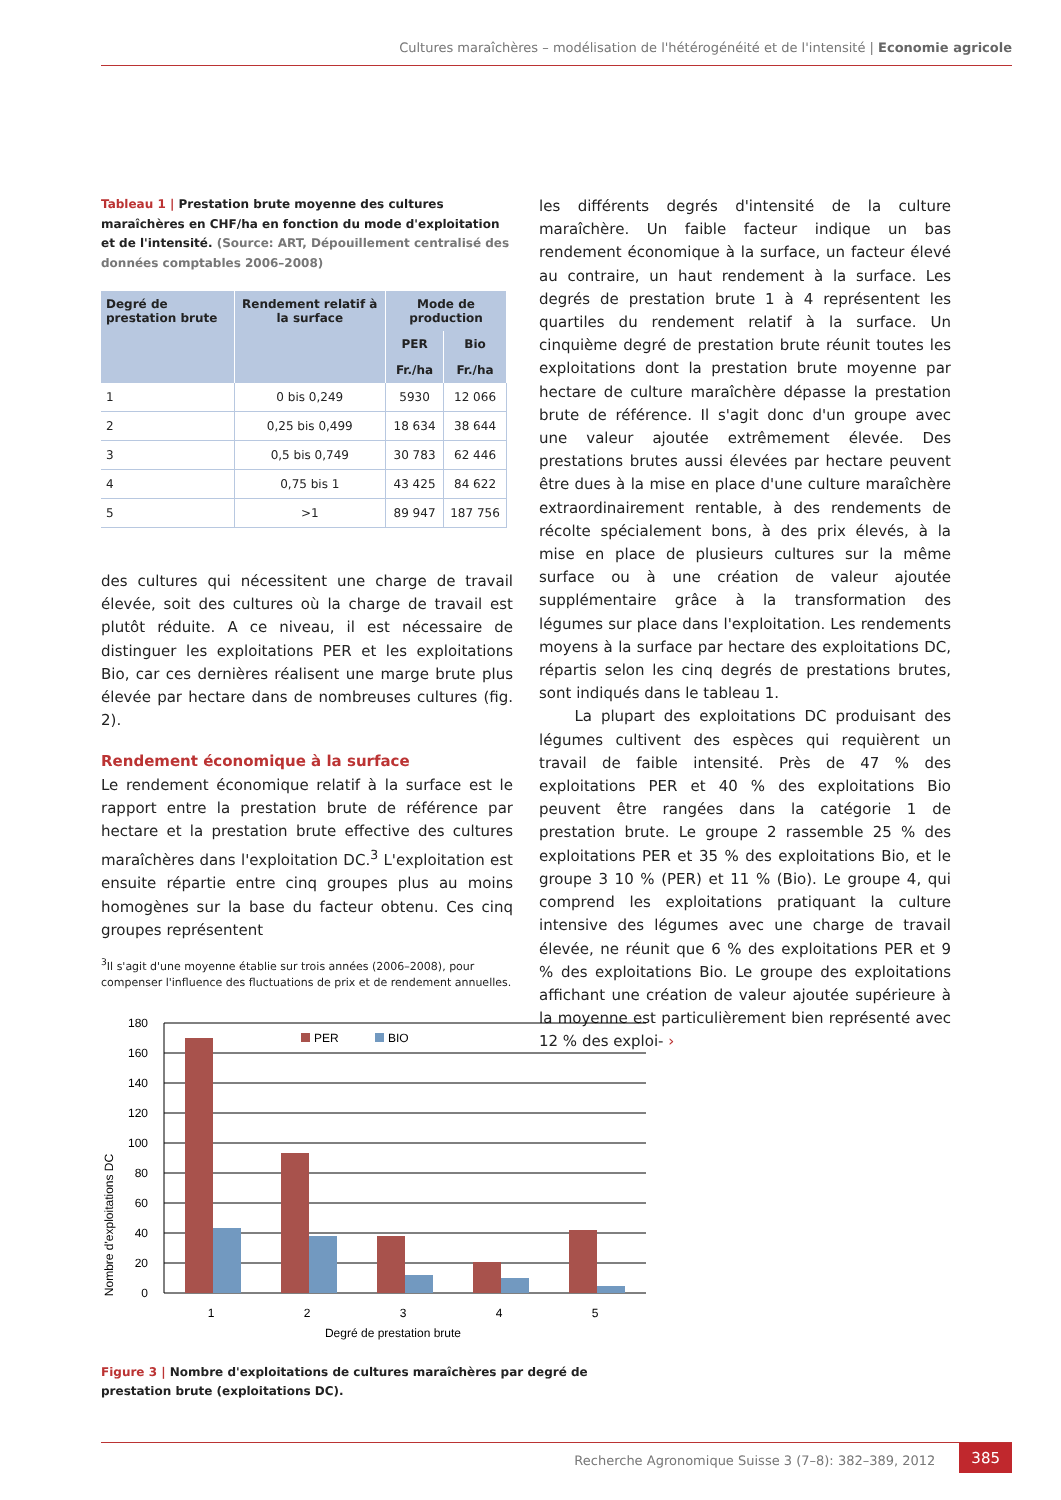Cultures maraîchères – modélisation de l'hétérogénéité et de l'intensité | Economie agricole
Tableau 1 | Prestation brute moyenne des cultures maraîchères en CHF/ha en fonction du mode d'exploitation et de l'intensité. (Source: ART, Dépouillement centralisé des données comptables 2006–2008)
| Degré de prestation brute | Rendement relatif à la surface | Mode de production | |
| --- | --- | --- | --- |
| | | PER | Bio |
| | | Fr./ha | Fr./ha |
| 1 | 0 bis 0,249 | 5930 | 12 066 |
| 2 | 0,25 bis 0,499 | 18 634 | 38 644 |
| 3 | 0,5 bis 0,749 | 30 783 | 62 446 |
| 4 | 0,75 bis 1 | 43 425 | 84 622 |
| 5 | >1 | 89 947 | 187 756 |
des cultures qui nécessitent une charge de travail élevée, soit des cultures où la charge de travail est plutôt réduite. A ce niveau, il est nécessaire de distinguer les exploitations PER et les exploitations Bio, car ces dernières réalisent une marge brute plus élevée par hectare dans de nombreuses cultures (fig. 2).
Rendement économique à la surface
Le rendement économique relatif à la surface est le rapport entre la prestation brute de référence par hectare et la prestation brute effective des cultures maraîchères dans l'exploitation DC.<sup>3</sup> L'exploitation est ensuite répartie entre cinq groupes plus au moins homogènes sur la base du facteur obtenu. Ces cinq groupes représentent
<sup>3</sup> Il s'agit d'une moyenne établie sur trois années (2006–2008), pour compenser l'influence des fluctuations de prix et de rendement annuelles.
les différents degrés d'intensité de la culture maraîchère. Un faible facteur indique un bas rendement économique à la surface, un facteur élevé au contraire, un haut rendement à la surface. Les degrés de prestation brute 1 à 4 représentent les quartiles du rendement relatif à la surface. Un cinquième degré de prestation brute réunit toutes les exploitations dont la prestation brute moyenne par hectare de culture maraîchère dépasse la prestation brute de référence. Il s'agit donc d'un groupe avec une valeur ajoutée extrêmement élevée. Des prestations brutes aussi élevées par hectare peuvent être dues à la mise en place d'une culture maraîchère extraordinairement rentable, à des rendements de récolte spécialement bons, à des prix élevés, à la mise en place de plusieurs cultures sur la même surface ou à une création de valeur ajoutée supplémentaire grâce à la transformation des légumes sur place dans l'exploitation. Les rendements moyens à la surface par hectare des exploitations DC, répartis selon les cinq degrés de prestations brutes, sont indiqués dans le tableau 1.
La plupart des exploitations DC produisant des légumes cultivent des espèces qui requièrent un travail de faible intensité. Près de 47 % des exploitations PER et 40 % des exploitations Bio peuvent être rangées dans la catégorie 1 de prestation brute. Le groupe 2 rassemble 25 % des exploitations PER et 35 % des exploitations Bio, et le groupe 3 10 % (PER) et 11 % (Bio). Le groupe 4, qui comprend les exploitations pratiquant la culture intensive des légumes avec une charge de travail élevée, ne réunit que 6 % des exploitations PER et 9 % des exploitations Bio. Le groupe des exploitations affichant une création de valeur ajoutée supérieure à la moyenne est particulièrement bien représenté avec 12 % des exploi- ›
Nombre d'exploitations DC
180
160
140
120
100
80
60
40
20
0
PER
BIO
1
2
3
4
5
Degré de prestation brute
Figure 3 | Nombre d'exploitations de cultures maraîchères par degré de prestation brute (exploitations DC).
Recherche Agronomique Suisse 3 (7–8): 382–389, 2012
385